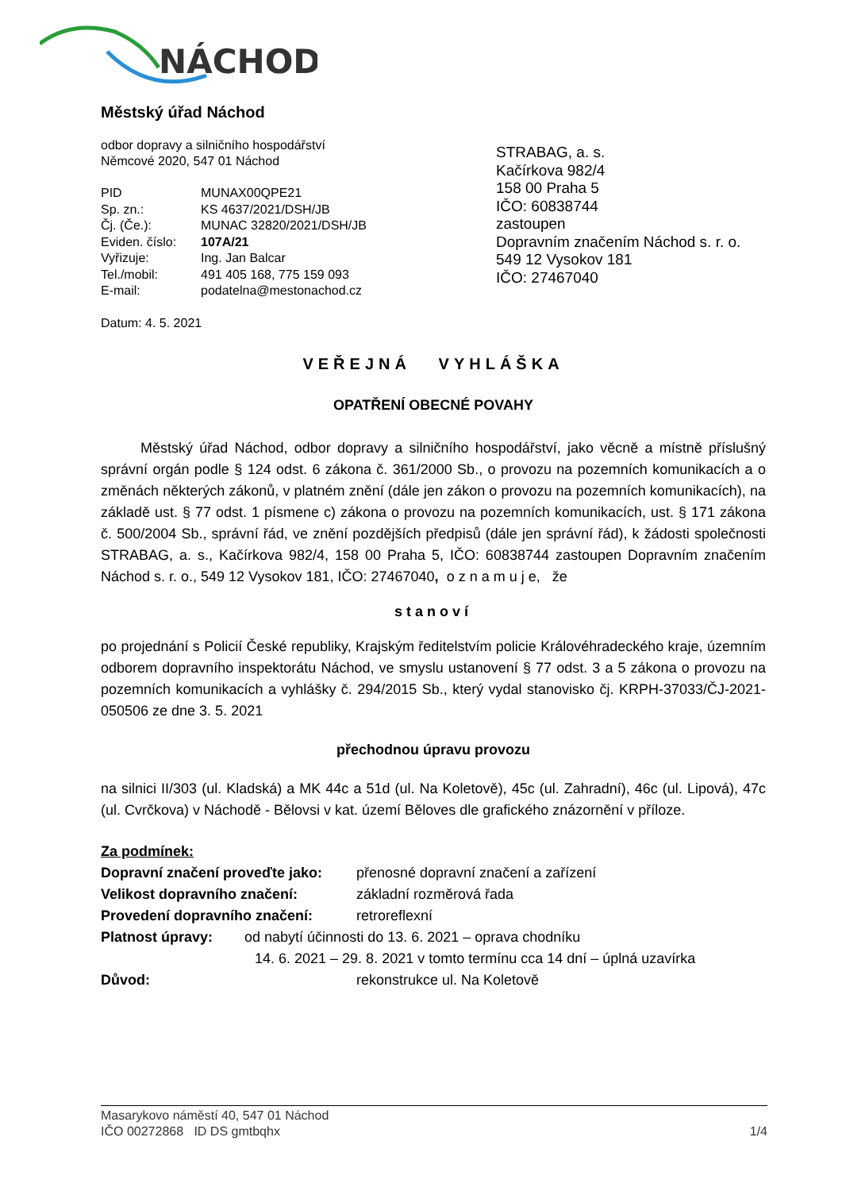NÁCHOD
Městský úřad Náchod
odbor dopravy a silničního hospodářství
Němcové 2020, 547 01 Náchod
| PID | MUNAX00QPE21 |
| Sp. zn.: | KS 4637/2021/DSH/JB |
| Čj. (Če.): | MUNAC 32820/2021/DSH/JB |
| Eviden. číslo: | 107A/21 |
| Vyřizuje: | Ing. Jan Balcar |
| Tel./mobil: | 491 405 168, 775 159 093 |
| E-mail: | podatelna@mestonachod.cz |
Datum: 4. 5. 2021
STRABAG, a. s.
Kačírkova 982/4
158 00 Praha 5
IČO: 60838744
zastoupen
Dopravním značením Náchod s. r. o.
549 12 Vysokov 181
IČO: 27467040
VEŘEJNÁ VYHLÁŠKA
OPATŘENÍ OBECNÉ POVAHY
Městský úřad Náchod, odbor dopravy a silničního hospodářství, jako věcně a místně příslušný správní orgán podle § 124 odst. 6 zákona č. 361/2000 Sb., o provozu na pozemních komunikacích a o změnách některých zákonů, v platném znění (dále jen zákon o provozu na pozemních komunikacích), na základě ust. § 77 odst. 1 písmene c) zákona o provozu na pozemních komunikacích, ust. § 171 zákona č. 500/2004 Sb., správní řád, ve znění pozdějších předpisů (dále jen správní řád), k žádosti společnosti STRABAG, a. s., Kačírkova 982/4, 158 00 Praha 5, IČO: 60838744 zastoupen Dopravním značením Náchod s. r. o., 549 12 Vysokov 181, IČO: 27467040, o z n a m u j e, že
stanoví
po projednání s Policií České republiky, Krajským ředitelstvím policie Královéhradeckého kraje, územním odborem dopravního inspektorátu Náchod, ve smyslu ustanovení § 77 odst. 3 a 5 zákona o provozu na pozemních komunikacích a vyhlášky č. 294/2015 Sb., který vydal stanovisko čj. KRPH-37033/ČJ-2021-050506 ze dne 3. 5. 2021
přechodnou úpravu provozu
na silnici II/303 (ul. Kladská) a MK 44c a 51d (ul. Na Koletově), 45c (ul. Zahradní), 46c (ul. Lipová), 47c (ul. Cvrčkova) v Náchodě - Bělovsi v kat. území Běloves dle grafického znázornění v příloze.
Za podmínek:
| Dopravní značení proveďte jako: | přenosné dopravní značení a zařízení |
| Velikost dopravního značení: | základní rozměrová řada |
| Provedení dopravního značení: | retroreflexní |
| Platnost úpravy: od nabytí účinnosti do 13. 6. 2021 – oprava chodníku 14. 6. 2021 – 29. 8. 2021 v tomto termínu cca 14 dní – úplná uzavírka | |
| Důvod: | rekonstrukce ul. Na Koletově |
Masarykovo náměstí 40, 547 01 Náchod
IČO 00272868 ID DS gmtbqhx 1/4